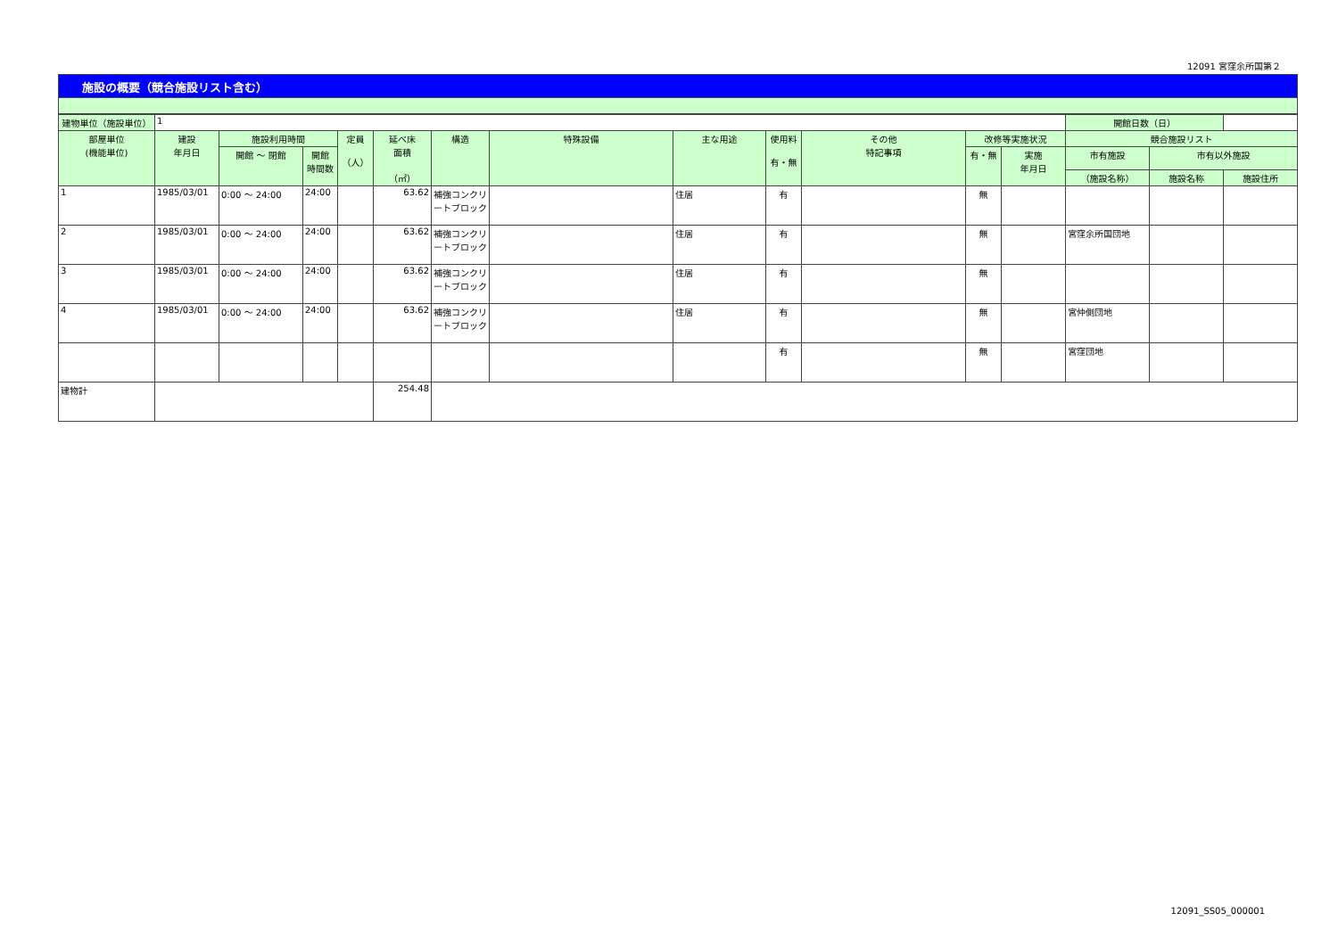12091 宮窪余所国第２
施設の概要（競合施設リスト含む）
| 建物単位（施設単位） | 1 | | | | | | | | | | | | 開館日数（日） | | |
| 部屋単位 (機能単位) | 建設 年月日 | 施設利用時間 | | 定員 （人） | 延べ床 面積 （㎡） | 構造 | 特殊設備 | 主な用途 | 使用料 有・無 | その他 特記事項 | 改修等実施状況 | | 競合施設リスト | | |
| | | 開館 ～ 閉館 | 開館 時間数 | | | | | | | | 有・無 | 実施 年月日 | 市有施設 | 市有以外施設 | |
| | | | | | | | | | | | | | （施設名称） | 施設名称 | 施設住所 |
| 1 | 1985/03/01 | 0:00 ～ 24:00 | 24:00 | | 63.62 | 補強コンクリートブロック | | 住居 | 有 | | 無 | | | | |
| 2 | 1985/03/01 | 0:00 ～ 24:00 | 24:00 | | 63.62 | 補強コンクリートブロック | | 住居 | 有 | | 無 | | 宮窪余所国団地 | | |
| 3 | 1985/03/01 | 0:00 ～ 24:00 | 24:00 | | 63.62 | 補強コンクリートブロック | | 住居 | 有 | | 無 | | | | |
| 4 | 1985/03/01 | 0:00 ～ 24:00 | 24:00 | | 63.62 | 補強コンクリートブロック | | 住居 | 有 | | 無 | | 宮仲側団地 | | |
| | | | | | | | | | 有 | | 無 | | 宮窪団地 | | |
| 建物計 | | | | | 254.48 | | | | | | | | | | |
12091_SS05_000001